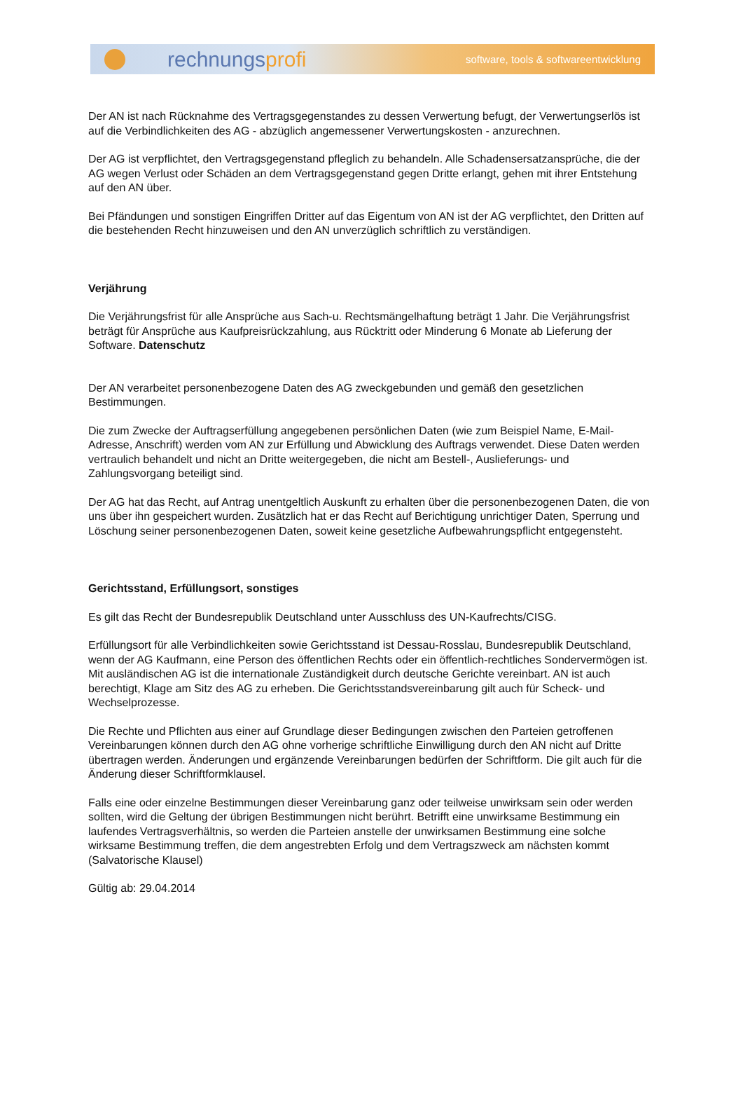rechnungsprofi
software, tools & softwareentwicklung
Der AN ist nach Rücknahme des Vertragsgegenstandes zu dessen Verwertung befugt, der Verwertungserlös ist auf die Verbindlichkeiten des AG - abzüglich angemessener Verwertungskosten - anzurechnen.
Der AG ist verpflichtet, den Vertragsgegenstand pfleglich zu behandeln. Alle Schadensersatzansprüche, die der AG wegen Verlust oder Schäden an dem Vertragsgegenstand gegen Dritte erlangt, gehen mit ihrer Entstehung auf den AN über.
Bei Pfändungen und sonstigen Eingriffen Dritter auf das Eigentum von AN ist der AG verpflichtet, den Dritten auf die bestehenden Recht hinzuweisen und den AN unverzüglich schriftlich zu verständigen.
Verjährung
Die Verjährungsfrist für alle Ansprüche aus Sach-u. Rechtsmängelhaftung beträgt 1 Jahr. Die Verjährungsfrist beträgt für Ansprüche aus Kaufpreisrückzahlung, aus Rücktritt oder Minderung 6 Monate ab Lieferung der Software. Datenschutz
Der AN verarbeitet personenbezogene Daten des AG zweckgebunden und gemäß den gesetzlichen Bestimmungen.
Die zum Zwecke der Auftragserfüllung angegebenen persönlichen Daten (wie zum Beispiel Name, E-Mail-Adresse, Anschrift) werden vom AN zur Erfüllung und Abwicklung des Auftrags verwendet. Diese Daten werden vertraulich behandelt und nicht an Dritte weitergegeben, die nicht am Bestell-, Auslieferungs- und Zahlungsvorgang beteiligt sind.
Der AG hat das Recht, auf Antrag unentgeltlich Auskunft zu erhalten über die personenbezogenen Daten, die von uns über ihn gespeichert wurden. Zusätzlich hat er das Recht auf Berichtigung unrichtiger Daten, Sperrung und Löschung seiner personenbezogenen Daten, soweit keine gesetzliche Aufbewahrungspflicht entgegensteht.
Gerichtsstand, Erfüllungsort, sonstiges
Es gilt das Recht der Bundesrepublik Deutschland unter Ausschluss des UN-Kaufrechts/CISG.
Erfüllungsort für alle Verbindlichkeiten sowie Gerichtsstand ist Dessau-Rosslau, Bundesrepublik Deutschland, wenn der AG Kaufmann, eine Person des öffentlichen Rechts oder ein öffentlich-rechtliches Sondervermögen ist. Mit ausländischen AG ist die internationale Zuständigkeit durch deutsche Gerichte vereinbart. AN ist auch berechtigt, Klage am Sitz des AG zu erheben. Die Gerichtsstandsvereinbarung gilt auch für Scheck- und Wechselprozesse.
Die Rechte und Pflichten aus einer auf Grundlage dieser Bedingungen zwischen den Parteien getroffenen Vereinbarungen können durch den AG ohne vorherige schriftliche Einwilligung durch den AN nicht auf Dritte übertragen werden. Änderungen und ergänzende Vereinbarungen bedürfen der Schriftform. Die gilt auch für die Änderung dieser Schriftformklausel.
Falls eine oder einzelne Bestimmungen dieser Vereinbarung ganz oder teilweise unwirksam sein oder werden sollten, wird die Geltung der übrigen Bestimmungen nicht berührt. Betrifft eine unwirksame Bestimmung ein laufendes Vertragsverhältnis, so werden die Parteien anstelle der unwirksamen Bestimmung eine solche wirksame Bestimmung treffen, die dem angestrebten Erfolg und dem Vertragszweck am nächsten kommt (Salvatorische Klausel)
Gültig ab: 29.04.2014